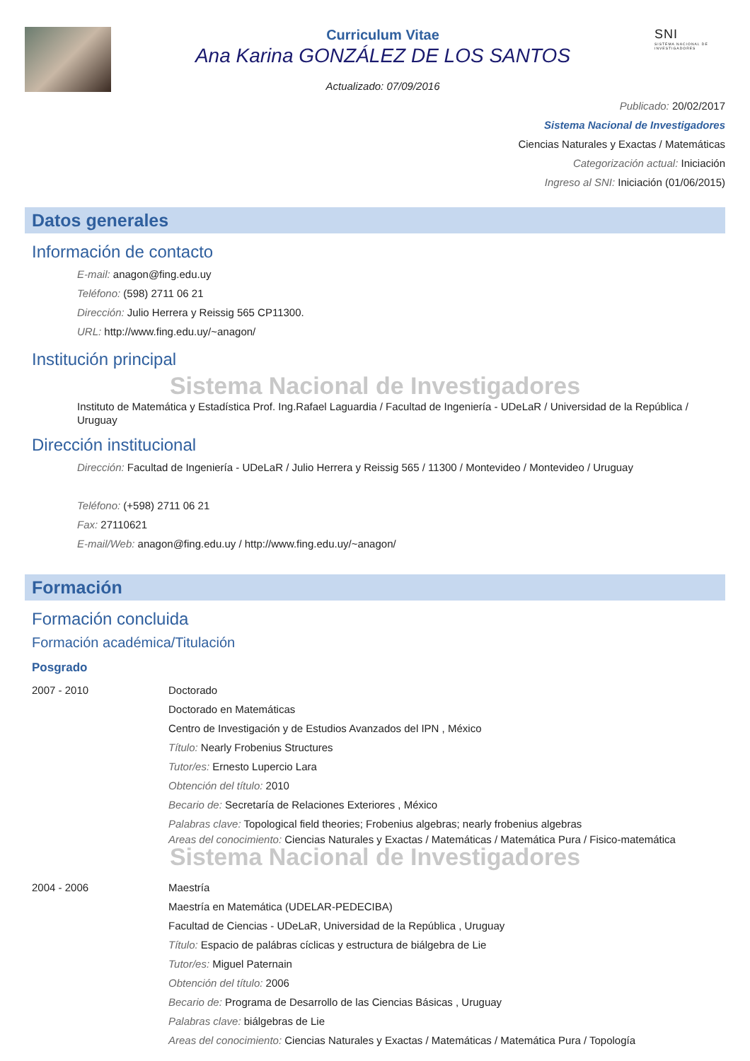Curriculum Vitae
Ana Karina GONZÁLEZ DE LOS SANTOS
Actualizado: 07/09/2016
SNI
SISTEMA NACIONAL DE INVESTIGADORES
Publicado: 20/02/2017
Sistema Nacional de Investigadores
Ciencias Naturales y Exactas / Matemáticas
Categorización actual: Iniciación
Ingreso al SNI: Iniciación (01/06/2015)
Datos generales
Información de contacto
E-mail: anagon@fing.edu.uy
Teléfono: (598) 2711 06 21
Dirección: Julio Herrera y Reissig 565 CP11300.
URL: http://www.fing.edu.uy/~anagon/
Institución principal
Sistema Nacional de Investigadores
Instituto de Matemática y Estadística Prof. Ing.Rafael Laguardia / Facultad de Ingeniería - UDeLaR / Universidad de la República / Uruguay
Dirección institucional
Dirección: Facultad de Ingeniería - UDeLaR / Julio Herrera y Reissig 565 / 11300 / Montevideo / Montevideo / Uruguay
Teléfono: (+598) 2711 06 21
Fax: 27110621
E-mail/Web: anagon@fing.edu.uy / http://www.fing.edu.uy/~anagon/
Formación
Formación concluida
Formación académica/Titulación
Posgrado
2007 - 2010 Doctorado
Doctorado en Matemáticas
Centro de Investigación y de Estudios Avanzados del IPN , México
Título: Nearly Frobenius Structures
Tutor/es: Ernesto Lupercio Lara
Obtención del título: 2010
Becario de: Secretaría de Relaciones Exteriores , México
Palabras clave: Topological field theories; Frobenius algebras; nearly frobenius algebras
Areas del conocimiento: Ciencias Naturales y Exactas / Matemáticas / Matemática Pura / Fisico-matemática
Sistema Nacional de Investigadores
2004 - 2006 Maestría
Maestría en Matemática (UDELAR-PEDECIBA)
Facultad de Ciencias - UDeLaR, Universidad de la República , Uruguay
Título: Espacio de palábras cíclicas y estructura de biálgebra de Lie
Tutor/es: Miguel Paternain
Obtención del título: 2006
Becario de: Programa de Desarrollo de las Ciencias Básicas , Uruguay
Palabras clave: biálgebras de Lie
Areas del conocimiento: Ciencias Naturales y Exactas / Matemáticas / Matemática Pura / Topología